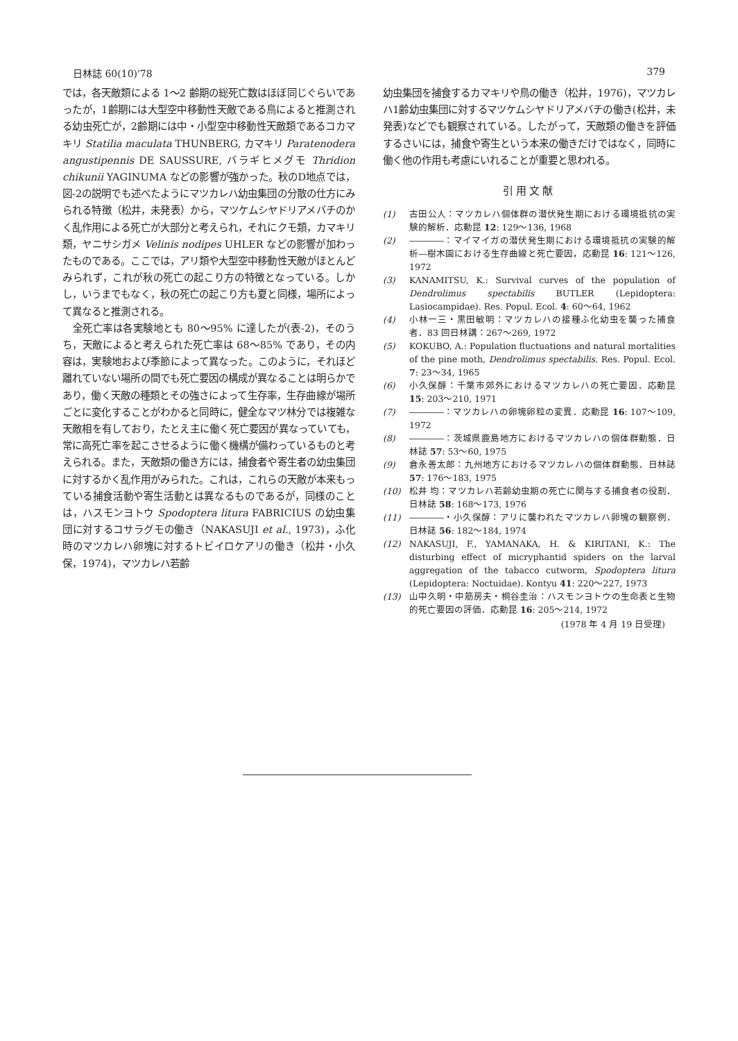日林誌 60(10)'78 379
では，各天敵類による 1〜2 齢期の総死亡数はほぼ同じぐらいであったが，1齢期には大型空中移動性天敵である鳥によると推測される幼虫死亡が，2齢期には中・小型空中移動性天敵類であるコカマキリ Statilia maculata THUNBERG, カマキリ Paratenodera angustipennis DE SAUSSURE, バラギヒメグモ Thridion chikunii YAGINUMA などの影響が強かった。秋のD地点では，図-2の説明でも述べたようにマツカレハ幼虫集団の分散の仕方にみられる特徴（松井，未発表）から，マツケムシヤドリアメバチのかく乱作用による死亡が大部分と考えられ，それにクモ類，カマキリ類，ヤニサシガメ Velinis nodipes UHLER などの影響が加わったものである。ここでは，アリ類や大型空中移動性天敵がほとんどみられず，これが秋の死亡の起こり方の特徴となっている。しかし，いうまでもなく，秋の死亡の起こり方も夏と同様，場所によって異なると推測される。
全死亡率は各実験地とも 80〜95% に達したが(表-2)，そのうち，天敵によると考えられた死亡率は 68〜85% であり，その内容は，実験地および季節によって異なった。このように，それほど離れていない場所の間でも死亡要因の構成が異なることは明らかであり，働く天敵の種類とその強さによって生存率，生存曲線が場所ごとに変化することがわかると同時に，健全なマツ林分では複雑な天敵相を有しており，たとえ主に働く死亡要因が異なっていても，常に高死亡率を起こさせるように働く機構が備わっているものと考えられる。また，天敵類の働き方には，捕食者や寄生者の幼虫集団に対するかく乱作用がみられた。これは，これらの天敵が本来もっている捕食活動や寄生活動とは異なるものであるが，同様のことは，ハスモンヨトウ Spodoptera litura FABRICIUS の幼虫集団に対するコサラグモの働き（NAKASUJI et al., 1973)，ふ化時のマツカレハ卵塊に対するトビイロケアリの働き（松井・小久保，1974)，マツカレハ若齢
幼虫集団を捕食するカマキリや鳥の働き（松井，1976)，マツカレハ1齢幼虫集団に対するマツケムシヤドリアメバチの働き(松井，未発表)などでも観察されている。したがって，天敵類の働きを評価するさいには，捕食や寄生という本来の働きだけではなく，同時に働く他の作用も考慮にいれることが重要と思われる。
引用文献
(1) 古田公人：マツカレハ個体群の潜伏発生期における環境抵抗の実験的解析．応動昆 12: 129〜136, 1968
(2) ――――：マイマイガの潜伏発生期における環境抵抗の実験的解析―樹木園における生存曲線と死亡要因，応動昆 16: 121〜126, 1972
(3) KANAMITSU, K.: Survival curves of the population of Dendrolimus spectabilis BUTLER (Lepidoptera: Lasiocampidae). Res. Popul. Ecol. 4: 60〜64, 1962
(4) 小林一三・黒田敏明：マツカレハの接種ふ化幼虫を襲った捕食者．83 回日林講：267〜269, 1972
(5) KOKUBO, A.: Population fluctuations and natural mortalities of the pine moth, Dendrolimus spectabilis. Res. Popul. Ecol. 7: 23〜34, 1965
(6) 小久保醇：千葉市郊外におけるマツカレハの死亡要因．応動昆 15: 203〜210, 1971
(7) ――――：マツカレハの卵塊卵粒の変異．応動昆 16: 107〜109, 1972
(8) ――――：茨城県鹿島地方におけるマツカレハの個体群動態．日林誌 57: 53〜60, 1975
(9) 倉永善太郎：九州地方におけるマツカレハの個体群動態．日林誌 57: 176〜183, 1975
(10) 松井 均：マツカレハ若齢幼虫期の死亡に関与する捕食者の役割．日林誌 58: 168〜173, 1976
(11) ――――・小久保醇：アリに襲われたマツカレハ卵塊の観察例．日林誌 56: 182〜184, 1974
(12) NAKASUJI, F., YAMANAKA, H. & KIRITANI, K.: The disturbing effect of micryphantid spiders on the larval aggregation of the tabacco cutworm, Spodoptera litura (Lepidoptera: Noctuidae). Kontyu 41: 220〜227, 1973
(13) 山中久明・中筋房夫・桐谷圭治：ハスモンヨトウの生命表と生物的死亡要因の評価．応動昆 16: 205〜214, 1972
(1978 年 4 月 19 日受理)